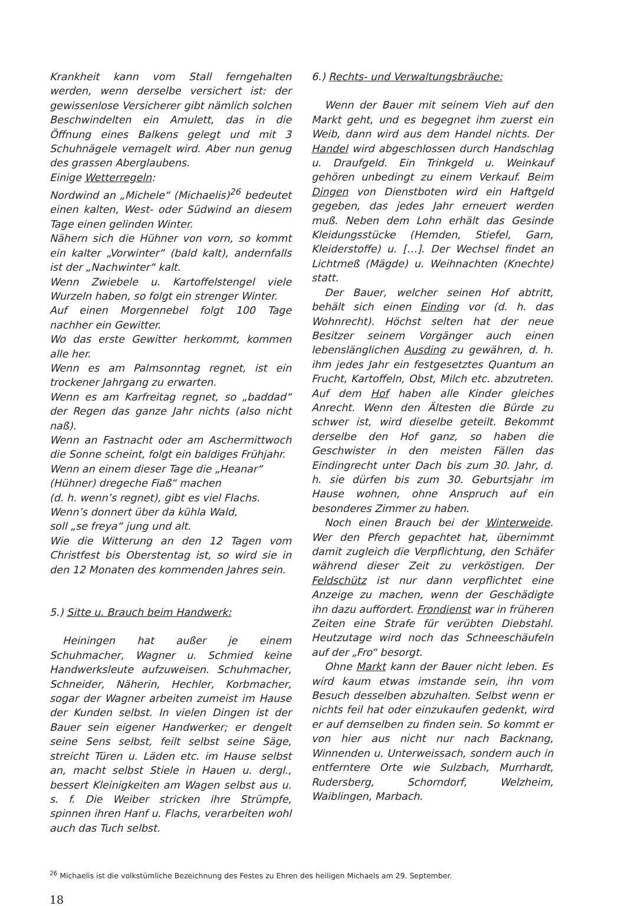Krankheit kann vom Stall ferngehalten werden, wenn derselbe versichert ist: der gewissenlose Versicherer gibt nämlich solchen Beschwindelten ein Amulett, das in die Öffnung eines Balkens gelegt und mit 3 Schuhnägele vernagelt wird. Aber nun genug des grassen Aberglaubens.
Einige Wetterregeln:
Nordwind an „Michele“ (Michaelis)<sup>26</sup> bedeutet einen kalten, West- oder Südwind an diesem Tage einen gelinden Winter.
Nähern sich die Hühner von vorn, so kommt ein kalter „Vorwinter“ (bald kalt), andernfalls ist der „Nachwinter“ kalt.
Wenn Zwiebele u. Kartoffelstengel viele Wurzeln haben, so folgt ein strenger Winter.
Auf einen Morgennebel folgt 100 Tage nachher ein Gewitter.
Wo das erste Gewitter herkommt, kommen alle her.
Wenn es am Palmsonntag regnet, ist ein trockener Jahrgang zu erwarten.
Wenn es am Karfreitag regnet, so „baddad“ der Regen das ganze Jahr nichts (also nicht naß).
Wenn an Fastnacht oder am Aschermittwoch die Sonne scheint, folgt ein baldiges Frühjahr.
Wenn an einem dieser Tage die „Heanar“
(Hühner) dregeche Fiaß“ machen
(d. h. wenn’s regnet), gibt es viel Flachs.
Wenn’s donnert über da kühla Wald,
soll „se freya“ jung und alt.
Wie die Witterung an den 12 Tagen vom Christfest bis Oberstentag ist, so wird sie in den 12 Monaten des kommenden Jahres sein.
5.) Sitte u. Brauch beim Handwerk:
Heiningen hat außer je einem Schuhmacher, Wagner u. Schmied keine Handwerksleute aufzuweisen. Schuhmacher, Schneider, Näherin, Hechler, Korbmacher, sogar der Wagner arbeiten zumeist im Hause der Kunden selbst. In vielen Dingen ist der Bauer sein eigener Handwerker; er dengelt seine Sens selbst, feilt selbst seine Säge, streicht Türen u. Läden etc. im Hause selbst an, macht selbst Stiele in Hauen u. dergl., bessert Kleinigkeiten am Wagen selbst aus u. s. f. Die Weiber stricken ihre Strümpfe, spinnen ihren Hanf u. Flachs, verarbeiten wohl auch das Tuch selbst.
6.) Rechts- und Verwaltungsbräuche:
Wenn der Bauer mit seinem Vieh auf den Markt geht, und es begegnet ihm zuerst ein Weib, dann wird aus dem Handel nichts. Der Handel wird abgeschlossen durch Handschlag u. Draufgeld. Ein Trinkgeld u. Weinkauf gehören unbedingt zu einem Verkauf. Beim Dingen von Dienstboten wird ein Haftgeld gegeben, das jedes Jahr erneuert werden muß. Neben dem Lohn erhält das Gesinde Kleidungsstücke (Hemden, Stiefel, Garn, Kleiderstoffe) u. […]. Der Wechsel findet an Lichtmeß (Mägde) u. Weihnachten (Knechte) statt.
Der Bauer, welcher seinen Hof abtritt, behält sich einen Einding vor (d. h. das Wohnrecht). Höchst selten hat der neue Besitzer seinem Vorgänger auch einen lebenslänglichen Ausding zu gewähren, d. h. ihm jedes Jahr ein festgesetztes Quantum an Frucht, Kartoffeln, Obst, Milch etc. abzutreten. Auf dem Hof haben alle Kinder gleiches Anrecht. Wenn den Ältesten die Bürde zu schwer ist, wird dieselbe geteilt. Bekommt derselbe den Hof ganz, so haben die Geschwister in den meisten Fällen das Eindingrecht unter Dach bis zum 30. Jahr, d. h. sie dürfen bis zum 30. Geburtsjahr im Hause wohnen, ohne Anspruch auf ein besonderes Zimmer zu haben.
Noch einen Brauch bei der Winterweide. Wer den Pferch gepachtet hat, übernimmt damit zugleich die Verpflichtung, den Schäfer während dieser Zeit zu verköstigen. Der Feldschütz ist nur dann verpflichtet eine Anzeige zu machen, wenn der Geschädigte ihn dazu auffordert. Frondienst war in früheren Zeiten eine Strafe für verübten Diebstahl. Heutzutage wird noch das Schneeschäufeln auf der „Fro“ besorgt.
Ohne Markt kann der Bauer nicht leben. Es wird kaum etwas imstande sein, ihn vom Besuch desselben abzuhalten. Selbst wenn er nichts feil hat oder einzukaufen gedenkt, wird er auf demselben zu finden sein. So kommt er von hier aus nicht nur nach Backnang, Winnenden u. Unterweissach, sondern auch in entferntere Orte wie Sulzbach, Murrhardt, Rudersberg, Schorndorf, Welzheim, Waiblingen, Marbach.
<sup>26</sup> Michaelis ist die volkstümliche Bezeichnung des Festes zu Ehren des heiligen Michaels am 29. September.
18